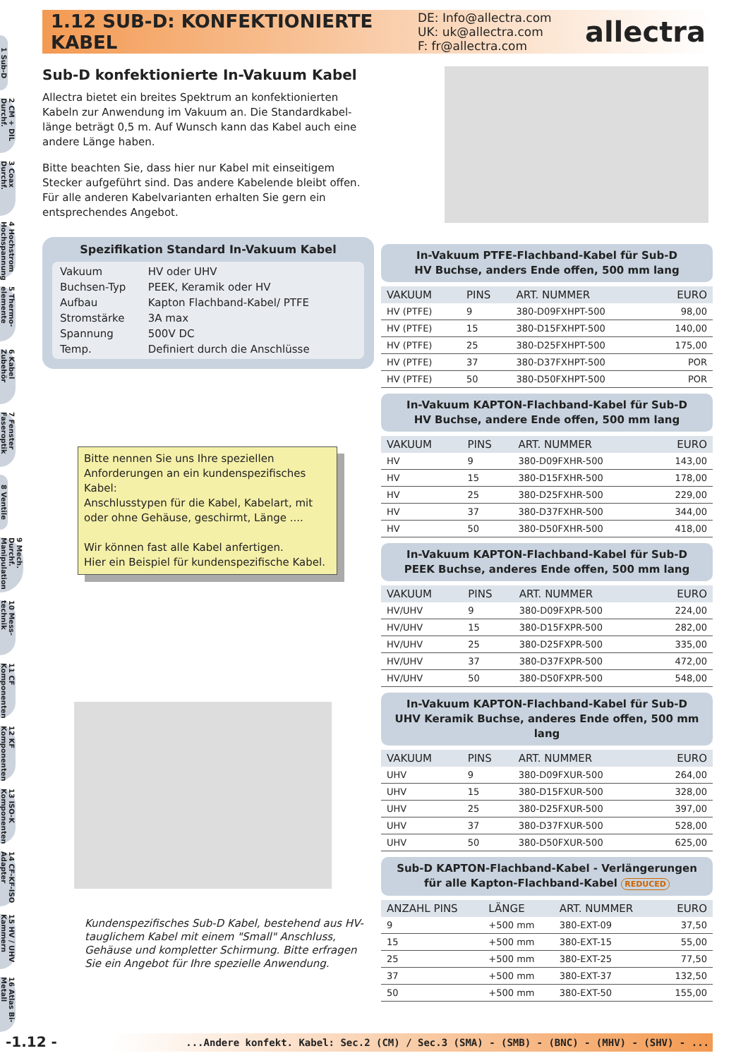1.12 SUB-D: KONFEKTIONIERTE KABEL
DE: Info@allectra.com
UK: uk@allectra.com
F: fr@allectra.com
allectra
1 Sub-D
2 CM + DIL Durchf.
3 Coax Durchf.
4 Hochstrom Hochspannung
5 Thermo-elemente
6 Kabel Zubehör
7 Fenster Faseroptik
8 Ventile
9 Mech. Durchf. Manipulation
10 Mess-technik
11 CF Komponenten
12 KF Komponenten
13 ISO-K Komponenten
14 CF-KF-ISO Adapter
15 HV / UHV Kammern
16 Atlas Bi-Metall
Sub-D konfektionierte In-Vakuum Kabel
Allectra bietet ein breites Spektrum an konfektionierten Kabeln zur Anwendung im Vakuum an. Die Standardkabel-länge beträgt 0,5 m. Auf Wunsch kann das Kabel auch eine andere Länge haben.
Bitte beachten Sie, dass hier nur Kabel mit einseitigem Stecker aufgeführt sind. Das andere Kabelende bleibt offen. Für alle anderen Kabelvarianten erhalten Sie gern ein entsprechendes Angebot.
Spezifikation Standard In-Vakuum Kabel
| Vakuum | HV oder UHV |
| Buchsen-Typ | PEEK, Keramik oder HV |
| Aufbau | Kapton Flachband-Kabel/ PTFE |
| Stromstärke | 3A max |
| Spannung | 500V DC |
| Temp. | Definiert durch die Anschlüsse |
Bitte nennen Sie uns Ihre speziellen Anforderungen an ein kundenspezifisches Kabel:
Anschlusstypen für die Kabel, Kabelart, mit oder ohne Gehäuse, geschirmt, Länge ....
Wir können fast alle Kabel anfertigen.
Hier ein Beispiel für kundenspezifische Kabel.
Kundenspezifisches Sub-D Kabel, bestehend aus HV-tauglichem Kabel mit einem "Small" Anschluss, Gehäuse und kompletter Schirmung. Bitte erfragen Sie ein Angebot für Ihre spezielle Anwendung.
In-Vakuum PTFE-Flachband-Kabel für Sub-D
HV Buchse, anders Ende offen, 500 mm lang
| VAKUUM | PINS | ART. NUMMER | EURO |
| --- | --- | --- | --- |
| HV (PTFE) | 9 | 380-D09FXHPT-500 | 98,00 |
| HV (PTFE) | 15 | 380-D15FXHPT-500 | 140,00 |
| HV (PTFE) | 25 | 380-D25FXHPT-500 | 175,00 |
| HV (PTFE) | 37 | 380-D37FXHPT-500 | POR |
| HV (PTFE) | 50 | 380-D50FXHPT-500 | POR |
In-Vakuum KAPTON-Flachband-Kabel für Sub-D
HV Buchse, andere Ende offen, 500 mm lang
| VAKUUM | PINS | ART. NUMMER | EURO |
| --- | --- | --- | --- |
| HV | 9 | 380-D09FXHR-500 | 143,00 |
| HV | 15 | 380-D15FXHR-500 | 178,00 |
| HV | 25 | 380-D25FXHR-500 | 229,00 |
| HV | 37 | 380-D37FXHR-500 | 344,00 |
| HV | 50 | 380-D50FXHR-500 | 418,00 |
In-Vakuum KAPTON-Flachband-Kabel für Sub-D
PEEK Buchse, anderes Ende offen, 500 mm lang
| VAKUUM | PINS | ART. NUMMER | EURO |
| --- | --- | --- | --- |
| HV/UHV | 9 | 380-D09FXPR-500 | 224,00 |
| HV/UHV | 15 | 380-D15FXPR-500 | 282,00 |
| HV/UHV | 25 | 380-D25FXPR-500 | 335,00 |
| HV/UHV | 37 | 380-D37FXPR-500 | 472,00 |
| HV/UHV | 50 | 380-D50FXPR-500 | 548,00 |
In-Vakuum KAPTON-Flachband-Kabel für Sub-D
UHV Keramik Buchse, anderes Ende offen, 500 mm lang
| VAKUUM | PINS | ART. NUMMER | EURO |
| --- | --- | --- | --- |
| UHV | 9 | 380-D09FXUR-500 | 264,00 |
| UHV | 15 | 380-D15FXUR-500 | 328,00 |
| UHV | 25 | 380-D25FXUR-500 | 397,00 |
| UHV | 37 | 380-D37FXUR-500 | 528,00 |
| UHV | 50 | 380-D50FXUR-500 | 625,00 |
Sub-D KAPTON-Flachband-Kabel - Verlängerungen
für alle Kapton-Flachband-Kabel REDUCED
| ANZAHL PINS | LÄNGE | ART. NUMMER | EURO |
| --- | --- | --- | --- |
| 9 | +500 mm | 380-EXT-09 | 37,50 |
| 15 | +500 mm | 380-EXT-15 | 55,00 |
| 25 | +500 mm | 380-EXT-25 | 77,50 |
| 37 | +500 mm | 380-EXT-37 | 132,50 |
| 50 | +500 mm | 380-EXT-50 | 155,00 |
-1.12 -
...Andere konfekt. Kabel: Sec.2 (CM) / Sec.3 (SMA) - (SMB) - (BNC) - (MHV) - (SHV) - ...